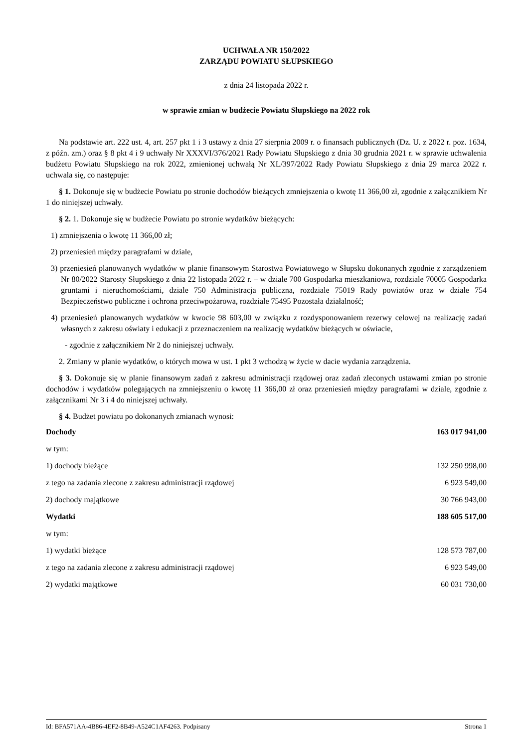UCHWAŁA NR 150/2022
ZARZĄDU POWIATU SŁUPSKIEGO
z dnia 24 listopada 2022 r.
w sprawie zmian w budżecie Powiatu Słupskiego na 2022 rok
Na podstawie art. 222 ust. 4, art. 257 pkt 1 i 3 ustawy z dnia 27 sierpnia 2009 r. o finansach publicznych (Dz. U. z 2022 r. poz. 1634, z późn. zm.) oraz § 8 pkt 4 i 9 uchwały Nr XXXVI/376/2021 Rady Powiatu Słupskiego z dnia 30 grudnia 2021 r. w sprawie uchwalenia budżetu Powiatu Słupskiego na rok 2022, zmienionej uchwałą Nr XL/397/2022 Rady Powiatu Słupskiego z dnia 29 marca 2022 r. uchwala się, co następuje:
§ 1. Dokonuje się w budżecie Powiatu po stronie dochodów bieżących zmniejszenia o kwotę 11 366,00 zł, zgodnie z załącznikiem Nr 1 do niniejszej uchwały.
§ 2. 1. Dokonuje się w budżecie Powiatu po stronie wydatków bieżących:
1) zmniejszenia o kwotę 11 366,00 zł;
2) przeniesień między paragrafami w dziale,
3) przeniesień planowanych wydatków w planie finansowym Starostwa Powiatowego w Słupsku dokonanych zgodnie z zarządzeniem Nr 80/2022 Starosty Słupskiego z dnia 22 listopada 2022 r. – w dziale 700 Gospodarka mieszkaniowa, rozdziale 70005 Gospodarka gruntami i nieruchomościami, dziale 750 Administracja publiczna, rozdziale 75019 Rady powiatów oraz w dziale 754 Bezpieczeństwo publiczne i ochrona przeciwpożarowa, rozdziale 75495 Pozostała działalność;
4) przeniesień planowanych wydatków w kwocie 98 603,00 w związku z rozdysponowaniem rezerwy celowej na realizację zadań własnych z zakresu oświaty i edukacji z przeznaczeniem na realizację wydatków bieżących w oświacie,
- zgodnie z załącznikiem Nr 2 do niniejszej uchwały.
2. Zmiany w planie wydatków, o których mowa w ust. 1 pkt 3 wchodzą w życie w dacie wydania zarządzenia.
§ 3. Dokonuje się w planie finansowym zadań z zakresu administracji rządowej oraz zadań zleconych ustawami zmian po stronie dochodów i wydatków polegających na zmniejszeniu o kwotę 11 366,00 zł oraz przeniesień między paragrafami w dziale, zgodnie z załącznikami Nr 3 i 4 do niniejszej uchwały.
§ 4. Budżet powiatu po dokonanych zmianach wynosi:
| Dochody | 163 017 941,00 |
| w tym: | |
| 1) dochody bieżące | 132 250 998,00 |
| z tego na zadania zlecone z zakresu administracji rządowej | 6 923 549,00 |
| 2) dochody majątkowe | 30 766 943,00 |
| Wydatki | 188 605 517,00 |
| w tym: | |
| 1) wydatki bieżące | 128 573 787,00 |
| z tego na zadania zlecone z zakresu administracji rządowej | 6 923 549,00 |
| 2) wydatki majątkowe | 60 031 730,00 |
Id: BFA571AA-4B86-4EF2-8B49-A524C1AF4263. Podpisany Strona 1